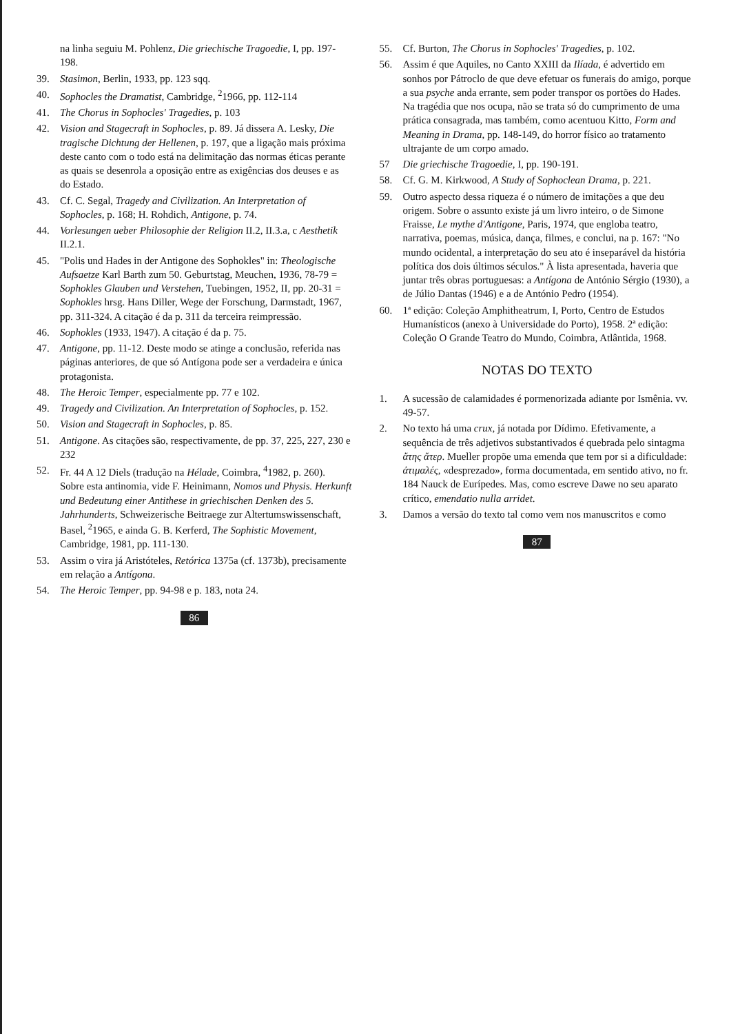na linha seguiu M. Pohlenz, Die griechische Tragoedie, I, pp. 197-198.
39. Stasimon, Berlin, 1933, pp. 123 sqq.
40. Sophocles the Dramatist, Cambridge, <sup>2</sup>1966, pp. 112-114
41. The Chorus in Sophocles' Tragedies, p. 103
42. Vision and Stagecraft in Sophocles, p. 89. Já dissera A. Lesky, Die tragische Dichtung der Hellenen, p. 197, que a ligação mais próxima deste canto com o todo está na delimitação das normas éticas perante as quais se desenrola a oposição entre as exigências dos deuses e as do Estado.
43. Cf. C. Segal, Tragedy and Civilization. An Interpretation of Sophocles, p. 168; H. Rohdich, Antigone, p. 74.
44. Vorlesungen ueber Philosophie der Religion II.2, II.3.a, c Aesthetik II.2.1.
45. "Polis und Hades in der Antigone des Sophokles" in: Theologische Aufsaetze Karl Barth zum 50. Geburtstag, Meuchen, 1936, 78-79 = Sophokles Glauben und Verstehen, Tuebingen, 1952, II, pp. 20-31 = Sophokles hrsg. Hans Diller, Wege der Forschung, Darmstadt, 1967, pp. 311-324. A citação é da p. 311 da terceira reimpressão.
46. Sophokles (1933, 1947). A citação é da p. 75.
47. Antigone, pp. 11-12. Deste modo se atinge a conclusão, referida nas páginas anteriores, de que só Antígona pode ser a verdadeira e única protagonista.
48. The Heroic Temper, especialmente pp. 77 e 102.
49. Tragedy and Civilization. An Interpretation of Sophocles, p. 152.
50. Vision and Stagecraft in Sophocles, p. 85.
51. Antigone. As citações são, respectivamente, de pp. 37, 225, 227, 230 e 232
52. Fr. 44 A 12 Diels (tradução na Hélade, Coimbra, <sup>4</sup>1982, p. 260). Sobre esta antinomia, vide F. Heinimann, Nomos und Physis. Herkunft und Bedeutung einer Antithese in griechischen Denken des 5. Jahrhunderts, Schweizerische Beitraege zur Altertumswissenschaft, Basel, <sup>2</sup>1965, e ainda G. B. Kerferd, The Sophistic Movement, Cambridge, 1981, pp. 111-130.
53. Assim o vira já Aristóteles, Retórica 1375a (cf. 1373b), precisamente em relação a Antígona.
54. The Heroic Temper, pp. 94-98 e p. 183, nota 24.
86
55. Cf. Burton, The Chorus in Sophocles' Tragedies, p. 102.
56. Assim é que Aquiles, no Canto XXIII da Ilíada, é advertido em sonhos por Pátroclo de que deve efetuar os funerais do amigo, porque a sua psyche anda errante, sem poder transpor os portões do Hades.
Na tragédia que nos ocupa, não se trata só do cumprimento de uma prática consagrada, mas também, como acentuou Kitto, Form and Meaning in Drama, pp. 148-149, do horror físico ao tratamento ultrajante de um corpo amado.
57 Die griechische Tragoedie, I, pp. 190-191.
58. Cf. G. M. Kirkwood, A Study of Sophoclean Drama, p. 221.
59. Outro aspecto dessa riqueza é o número de imitações a que deu origem. Sobre o assunto existe já um livro inteiro, o de Simone Fraisse, Le mythe d'Antigone, Paris, 1974, que engloba teatro, narrativa, poemas, música, dança, filmes, e conclui, na p. 167: "No mundo ocidental, a interpretação do seu ato é inseparável da história política dos dois últimos séculos." À lista apresentada, haveria que juntar três obras portuguesas: a Antígona de António Sérgio (1930), a de Júlio Dantas (1946) e a de António Pedro (1954).
60. 1ª edição: Coleção Amphitheatrum, I, Porto, Centro de Estudos Humanísticos (anexo à Universidade do Porto), 1958. 2ª edição: Coleção O Grande Teatro do Mundo, Coimbra, Atlântida, 1968.
NOTAS DO TEXTO
1. A sucessão de calamidades é pormenorizada adiante por Ismênia. vv. 49-57.
2. No texto há uma crux, já notada por Dídimo. Efetivamente, a sequência de três adjetivos substantivados é quebrada pelo sintagma ἄτης ἄτερ. Mueller propõe uma emenda que tem por si a dificuldade: ἀτιμαλές, «desprezado», forma documentada, em sentido ativo, no fr. 184 Nauck de Eurípedes. Mas, como escreve Dawe no seu aparato crítico, emendatio nulla arridet.
3. Damos a versão do texto tal como vem nos manuscritos e como
87